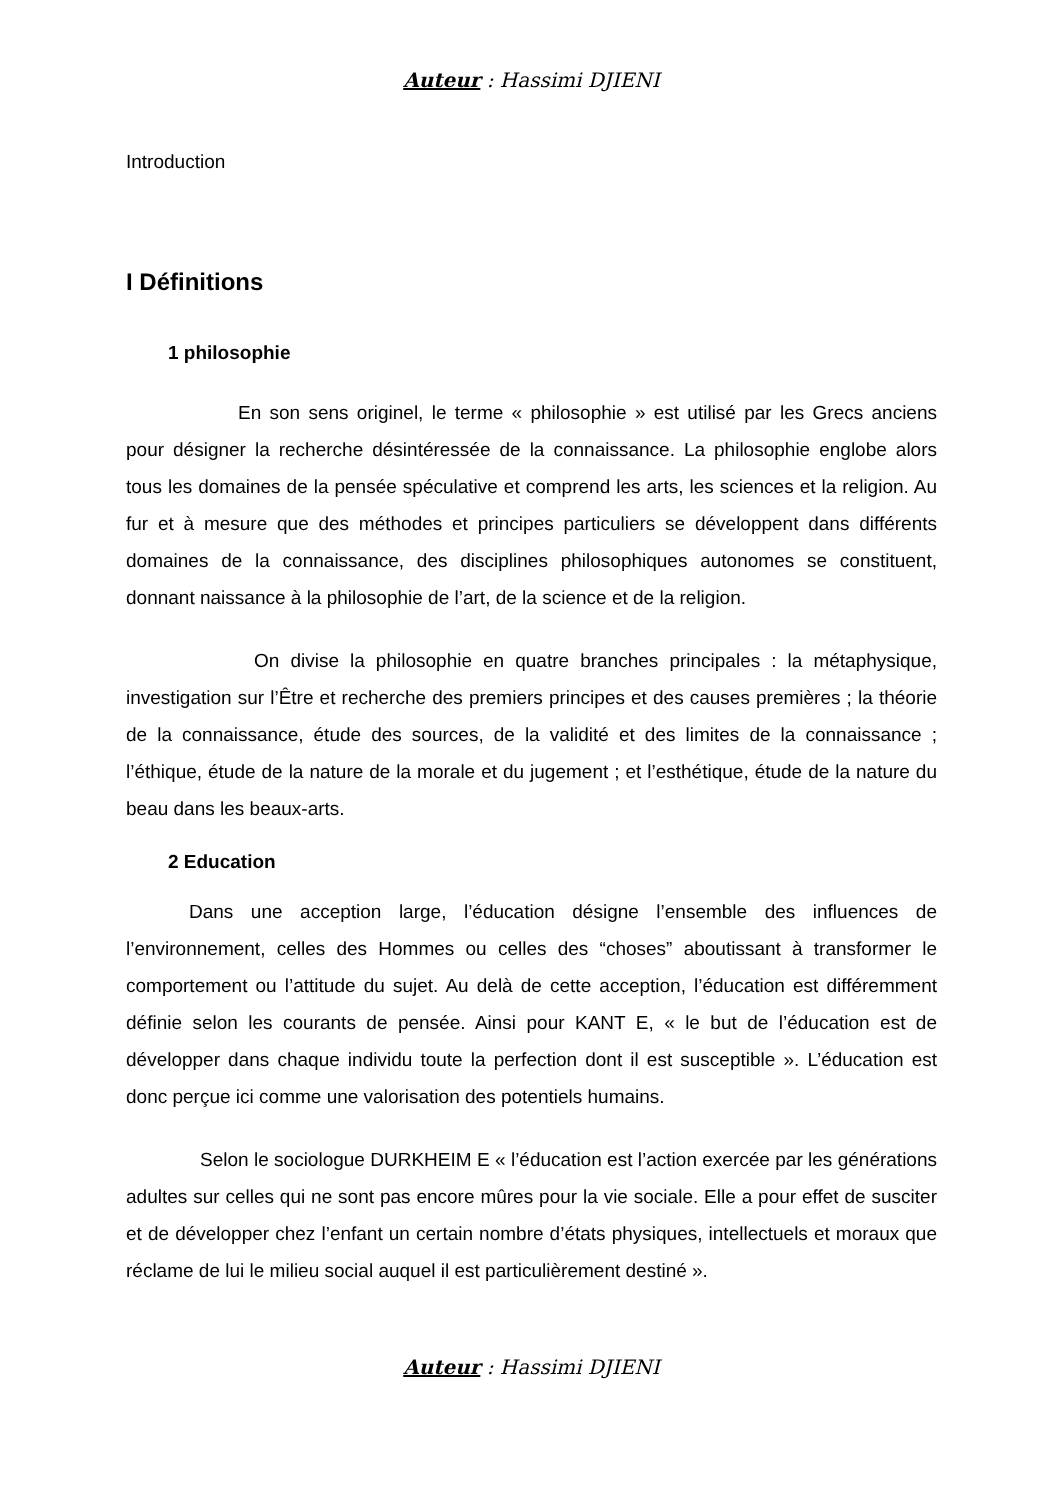Auteur : Hassimi DJIENI
Introduction
I Définitions
1 philosophie
En son sens originel, le terme « philosophie » est utilisé par les Grecs anciens pour désigner la recherche désintéressée de la connaissance. La philosophie englobe alors tous les domaines de la pensée spéculative et comprend les arts, les sciences et la religion. Au fur et à mesure que des méthodes et principes particuliers se développent dans différents domaines de la connaissance, des disciplines philosophiques autonomes se constituent, donnant naissance à la philosophie de l’art, de la science et de la religion.
On divise la philosophie en quatre branches principales : la métaphysique, investigation sur l’Être et recherche des premiers principes et des causes premières ; la théorie de la connaissance, étude des sources, de la validité et des limites de la connaissance ; l’éthique, étude de la nature de la morale et du jugement ; et l’esthétique, étude de la nature du beau dans les beaux-arts.
2 Education
Dans une acception large, l’éducation désigne l’ensemble des influences de l’environnement, celles des Hommes ou celles des “choses” aboutissant à transformer le comportement ou l’attitude du sujet. Au delà de cette acception, l’éducation est différemment définie selon les courants de pensée. Ainsi pour KANT E, « le but de l’éducation est de développer dans chaque individu toute la perfection dont il est susceptible ». L’éducation est donc perçue ici comme une valorisation des potentiels humains.
Selon le sociologue DURKHEIM E « l’éducation est l’action exercée par les générations adultes sur celles qui ne sont pas encore mûres pour la vie sociale. Elle a pour effet de susciter et de développer chez l’enfant un certain nombre d’états physiques, intellectuels et moraux que réclame de lui le milieu social auquel il est particulièrement destiné ».
Auteur : Hassimi DJIENI